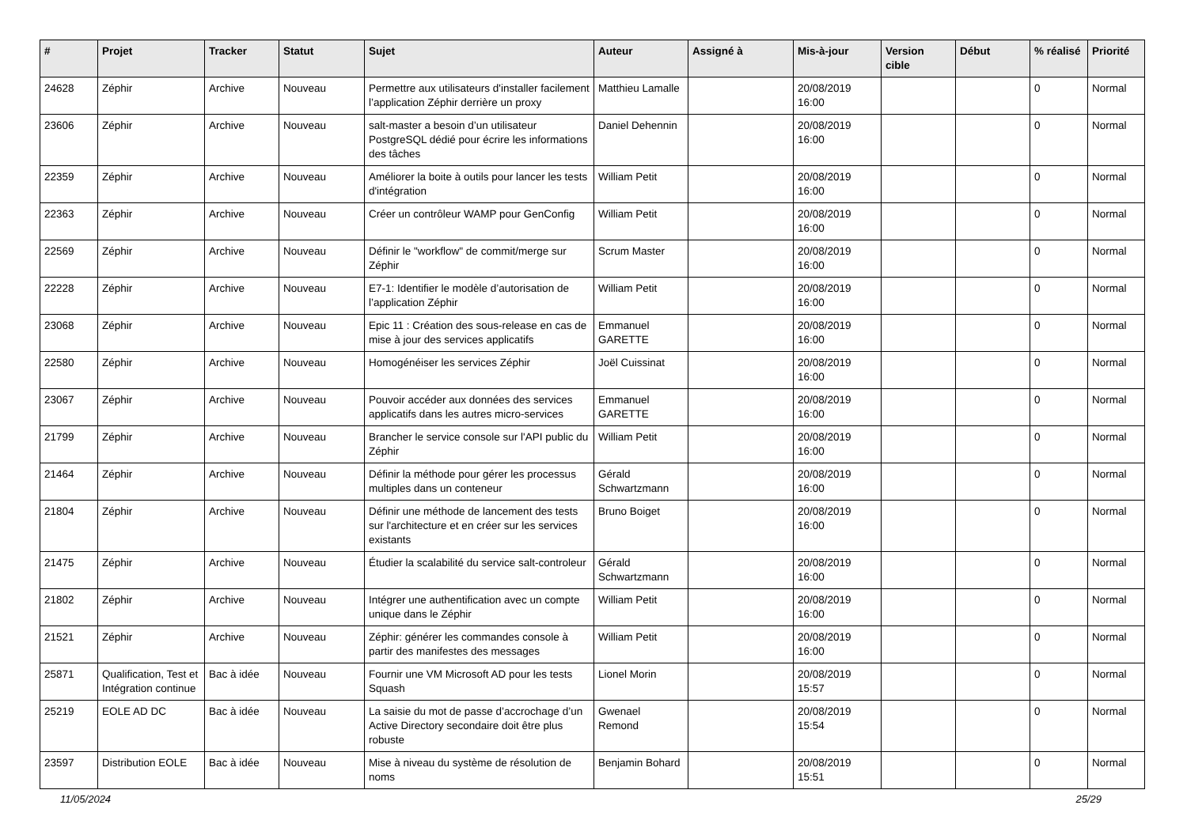| # | Projet | Tracker | Statut | Sujet | Auteur | Assigné à | Mis-à-jour | Version cible | Début | % réalisé | Priorité |
| --- | --- | --- | --- | --- | --- | --- | --- | --- | --- | --- | --- |
| 24628 | Zéphir | Archive | Nouveau | Permettre aux utilisateurs d'installer facilement l’application Zéphir derrière un proxy | Matthieu Lamalle | | 20/08/2019 16:00 | | | 0 | Normal |
| 23606 | Zéphir | Archive | Nouveau | salt-master a besoin d’un utilisateur PostgreSQL dédié pour écrire les informations des tâches | Daniel Dehennin | | 20/08/2019 16:00 | | | 0 | Normal |
| 22359 | Zéphir | Archive | Nouveau | Améliorer la boite à outils pour lancer les tests d'intégration | William Petit | | 20/08/2019 16:00 | | | 0 | Normal |
| 22363 | Zéphir | Archive | Nouveau | Créer un contrôleur WAMP pour GenConfig | William Petit | | 20/08/2019 16:00 | | | 0 | Normal |
| 22569 | Zéphir | Archive | Nouveau | Définir le "workflow" de commit/merge sur Zéphir | Scrum Master | | 20/08/2019 16:00 | | | 0 | Normal |
| 22228 | Zéphir | Archive | Nouveau | E7-1: Identifier le modèle d’autorisation de l’application Zéphir | William Petit | | 20/08/2019 16:00 | | | 0 | Normal |
| 23068 | Zéphir | Archive | Nouveau | Epic 11 : Création des sous-release en cas de mise à jour des services applicatifs | Emmanuel GARETTE | | 20/08/2019 16:00 | | | 0 | Normal |
| 22580 | Zéphir | Archive | Nouveau | Homogénéiser les services Zéphir | Joël Cuissinat | | 20/08/2019 16:00 | | | 0 | Normal |
| 23067 | Zéphir | Archive | Nouveau | Pouvoir accéder aux données des services applicatifs dans les autres micro-services | Emmanuel GARETTE | | 20/08/2019 16:00 | | | 0 | Normal |
| 21799 | Zéphir | Archive | Nouveau | Brancher le service console sur l'API public du Zéphir | William Petit | | 20/08/2019 16:00 | | | 0 | Normal |
| 21464 | Zéphir | Archive | Nouveau | Définir la méthode pour gérer les processus multiples dans un conteneur | Gérald Schwartzmann | | 20/08/2019 16:00 | | | 0 | Normal |
| 21804 | Zéphir | Archive | Nouveau | Définir une méthode de lancement des tests sur l'architecture et en créer sur les services existants | Bruno Boiget | | 20/08/2019 16:00 | | | 0 | Normal |
| 21475 | Zéphir | Archive | Nouveau | Étudier la scalabilité du service salt-controleur | Gérald Schwartzmann | | 20/08/2019 16:00 | | | 0 | Normal |
| 21802 | Zéphir | Archive | Nouveau | Intégrer une authentification avec un compte unique dans le Zéphir | William Petit | | 20/08/2019 16:00 | | | 0 | Normal |
| 21521 | Zéphir | Archive | Nouveau | Zéphir: générer les commandes console à partir des manifestes des messages | William Petit | | 20/08/2019 16:00 | | | 0 | Normal |
| 25871 | Qualification, Test et Intégration continue | Bac à idée | Nouveau | Fournir une VM Microsoft AD pour les tests Squash | Lionel Morin | | 20/08/2019 15:57 | | | 0 | Normal |
| 25219 | EOLE AD DC | Bac à idée | Nouveau | La saisie du mot de passe d’accrochage d’un Active Directory secondaire doit être plus robuste | Gwenael Remond | | 20/08/2019 15:54 | | | 0 | Normal |
| 23597 | Distribution EOLE | Bac à idée | Nouveau | Mise à niveau du système de résolution de noms | Benjamin Bohard | | 20/08/2019 15:51 | | | 0 | Normal |
11/05/2024 25/29